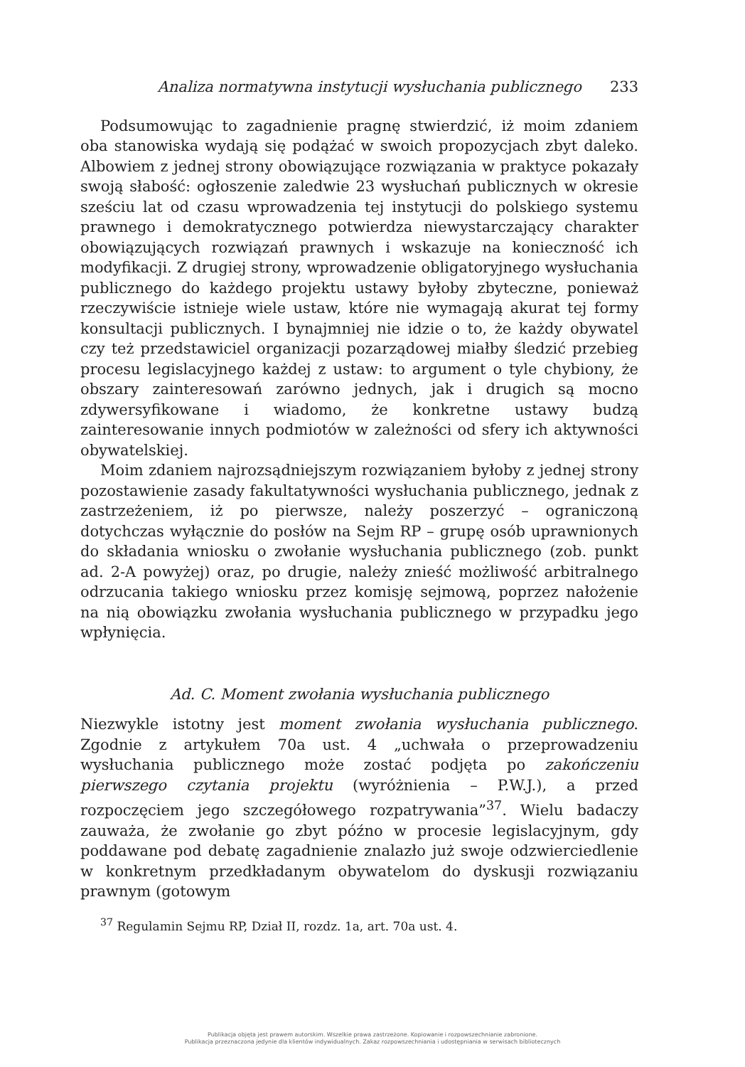Analiza normatywna instytucji wysłuchania publicznego 233
Podsumowując to zagadnienie pragnę stwierdzić, iż moim zdaniem oba stanowiska wydają się podążać w swoich propozycjach zbyt daleko. Albowiem z jednej strony obowiązujące rozwiązania w praktyce pokazały swoją słabość: ogłoszenie zaledwie 23 wysłuchań publicznych w okresie sześciu lat od czasu wprowadzenia tej instytucji do polskiego systemu prawnego i demokratycznego potwierdza niewystarczający charakter obowiązujących rozwiązań prawnych i wskazuje na konieczność ich modyfikacji. Z drugiej strony, wprowadzenie obligatoryjnego wysłuchania publicznego do każdego projektu ustawy byłoby zbyteczne, ponieważ rzeczywiście istnieje wiele ustaw, które nie wymagają akurat tej formy konsultacji publicznych. I bynajmniej nie idzie o to, że każdy obywatel czy też przedstawiciel organizacji pozarządowej miałby śledzić przebieg procesu legislacyjnego każdej z ustaw: to argument o tyle chybiony, że obszary zainteresowań zarówno jednych, jak i drugich są mocno zdywersyfikowane i wiadomo, że konkretne ustawy budzą zainteresowanie innych podmiotów w zależności od sfery ich aktywności obywatelskiej.
Moim zdaniem najrozsądniejszym rozwiązaniem byłoby z jednej strony pozostawienie zasady fakultatywności wysłuchania publicznego, jednak z zastrzeżeniem, iż po pierwsze, należy poszerzyć – ograniczoną dotychczas wyłącznie do posłów na Sejm RP – grupę osób uprawnionych do składania wniosku o zwołanie wysłuchania publicznego (zob. punkt ad. 2-A powyżej) oraz, po drugie, należy znieść możliwość arbitralnego odrzucania takiego wniosku przez komisję sejmową, poprzez nałożenie na nią obowiązku zwołania wysłuchania publicznego w przypadku jego wpłynięcia.
Ad. C. Moment zwołania wysłuchania publicznego
Niezwykle istotny jest moment zwołania wysłuchania publicznego. Zgodnie z artykułem 70a ust. 4 „uchwała o przeprowadzeniu wysłuchania publicznego może zostać podjęta po zakończeniu pierwszego czytania projektu (wyróżnienia – P.W.J.), a przed rozpoczęciem jego szczegółowego rozpatrywania”<sup>37</sup>. Wielu badaczy zauważa, że zwołanie go zbyt późno w procesie legislacyjnym, gdy poddawane pod debatę zagadnienie znalazło już swoje odzwierciedlenie w konkretnym przedkładanym obywatelom do dyskusji rozwiązaniu prawnym (gotowym
<sup>37</sup> Regulamin Sejmu RP, Dział II, rozdz. 1a, art. 70a ust. 4.
Publikacja objęta jest prawem autorskim. Wszelkie prawa zastrzeżone. Kopiowanie i rozpowszechnianie zabronione.
Publikacja przeznaczona jedynie dla klientów indywidualnych. Zakaz rozpowszechniania i udostępniania w serwisach bibliotecznych